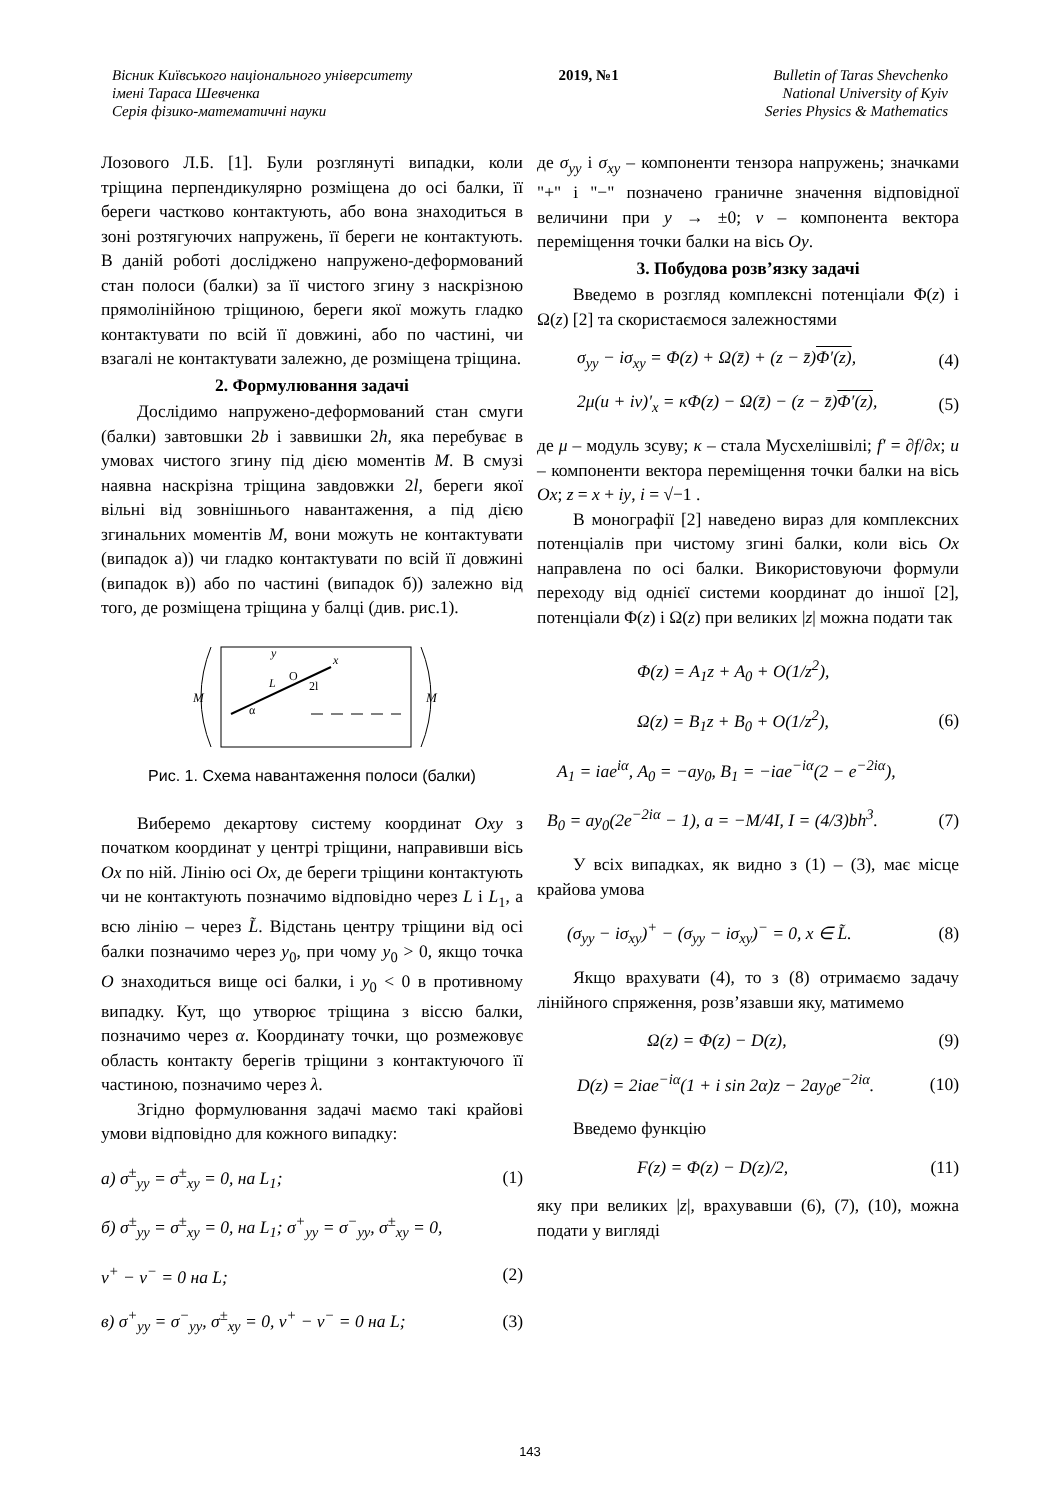Вісник Київського національного університету
імені Тараса Шевченка
Серія фізико-математичні науки
2019, №1 Bulletin of Taras Shevchenko
National University of Kyiv
Series Physics & Mathematics
Лозового Л.Б. [1]. Були розглянуті випадки, коли тріщина перпендикулярно розміщена до осі балки, її береги частково контактують, або вона знаходиться в зоні розтягуючих напружень, її береги не контактують. В даній роботі досліджено напружено-деформований стан полоси (балки) за її чистого згину з наскрізною прямолінійною тріщиною, береги якої можуть гладко контактувати по всій її довжині, або по частині, чи взагалі не контактувати залежно, де розміщена тріщина.
2. Формулювання задачі
Дослідимо напружено-деформований стан смуги (балки) завтовшки 2b і заввишки 2h, яка перебуває в умовах чистого згину під дією моментів M. В смузі наявна наскрізна тріщина завдовжки 2l, береги якої вільні від зовнішнього навантаження, а під дією згинальних моментів M, вони можуть не контактувати (випадок а)) чи гладко контактувати по всій її довжині (випадок в)) або по частині (випадок б)) залежно від того, де розміщена тріщина у балці (див. рис.1).
M
M
y
O
x
L
2l
α
Рис. 1. Схема навантаження полоси (балки)
Виберемо декартову систему координат Oxy з початком координат у центрі тріщини, направивши вісь Ox по ній. Лінію осі Ox, де береги тріщини контактують чи не контактують позначимо відповідно через L і L<sub>1</sub>, а всю лінію – через L̃. Відстань центру тріщини від осі балки позначимо через y<sub>0</sub>, при чому y<sub>0</sub> > 0, якщо точка O знаходиться вище осі балки, і y<sub>0</sub> < 0 в противному випадку. Кут, що утворює тріщина з віссю балки, позначимо через α. Координату точки, що розмежовує область контакту берегів тріщини з контактуючого її частиною, позначимо через λ.
Згідно формулювання задачі маємо такі крайові умови відповідно для кожного випадку:
а) σ<sup>±</sup><sub>yy</sub> = σ<sup>±</sup><sub>xy</sub> = 0, на L<sub>1</sub>; (1)
б) σ<sup>±</sup><sub>yy</sub> = σ<sup>±</sup><sub>xy</sub> = 0, на L<sub>1</sub>; σ<sup>+</sup><sub>yy</sub> = σ<sup>−</sup><sub>yy</sub>, σ<sup>±</sup><sub>xy</sub> = 0,
v<sup>+</sup> − v<sup>−</sup> = 0 на L; (2)
в) σ<sup>+</sup><sub>yy</sub> = σ<sup>−</sup><sub>yy</sub>, σ<sup>±</sup><sub>xy</sub> = 0, v<sup>+</sup> − v<sup>−</sup> = 0 на L; (3)
де σ<sub>yy</sub> і σ<sub>xy</sub> – компоненти тензора напружень; значками "+" і "−" позначено граничне значення відповідної величини при y → ±0; v – компонента вектора переміщення точки балки на вісь Oy.
3. Побудова розв’язку задачі
Введемо в розгляд комплексні потенціали Φ(z) і Ω(z) [2] та скористаємося залежностями
σ<sub>yy</sub> − iσ<sub>xy</sub> = Φ(z) + Ω(z̄) + (z − z̄)Φ′(z), (4)
2μ(u + iv)′<sub>x</sub> = κΦ(z) − Ω(z̄) − (z − z̄)Φ′(z), (5)
де μ – модуль зсуву; κ – стала Мусхелішвілі; f′ = ∂f/∂x; u – компоненти вектора переміщення точки балки на вісь Ox; z = x + iy, i = √−1 .
В монографії [2] наведено вираз для комплексних потенціалів при чистому згині балки, коли вісь Ox направлена по осі балки. Використовуючи формули переходу від однієї системи координат до іншої [2], потенціали Φ(z) і Ω(z) при великих |z| можна подати так
Φ(z) = A<sub>1</sub>z + A<sub>0</sub> + O(1/z<sup>2</sup>),
Ω(z) = B<sub>1</sub>z + B<sub>0</sub> + O(1/z<sup>2</sup>), (6)
A<sub>1</sub> = iae<sup>iα</sup>, A<sub>0</sub> = −ay<sub>0</sub>, B<sub>1</sub> = −iae<sup>−iα</sup>(2 − e<sup>−2iα</sup>),
B<sub>0</sub> = ay<sub>0</sub>(2e<sup>−2iα</sup> − 1), a = −M/4I, I = (4/3)bh<sup>3</sup>. (7)
У всіх випадках, як видно з (1) – (3), має місце крайова умова
(σ<sub>yy</sub> − iσ<sub>xy</sub>)<sup>+</sup> − (σ<sub>yy</sub> − iσ<sub>xy</sub>)<sup>−</sup> = 0, x ∈ L̃. (8)
Якщо врахувати (4), то з (8) отримаємо задачу лінійного спряження, розв’язавши яку, матимемо
Ω(z) = Φ(z) − D(z), (9)
D(z) = 2iae<sup>−iα</sup>(1 + i sin 2α)z − 2ay<sub>0</sub>e<sup>−2iα</sup>. (10)
Введемо функцію
F(z) = Φ(z) − D(z)/2, (11)
яку при великих |z|, врахувавши (6), (7), (10), можна подати у вигляді
143